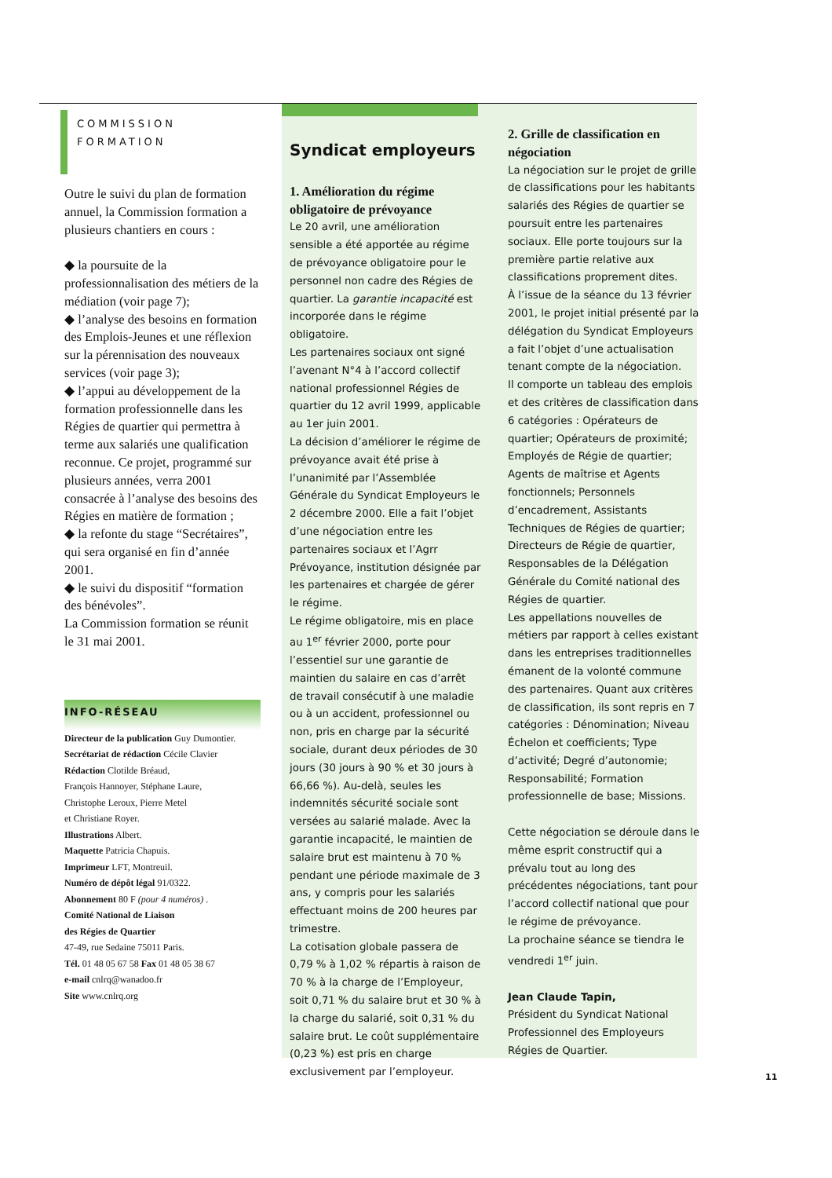COMMISSION
FORMATION
Outre le suivi du plan de formation annuel, la Commission formation a plusieurs chantiers en cours :
◆ la poursuite de la professionnalisation des métiers de la médiation (voir page 7);
◆ l’analyse des besoins en formation des Emplois-Jeunes et une réflexion sur la pérennisation des nouveaux services (voir page 3);
◆ l’appui au développement de la formation professionnelle dans les Régies de quartier qui permettra à terme aux salariés une qualification reconnue. Ce projet, programmé sur plusieurs années, verra 2001 consacrée à l’analyse des besoins des Régies en matière de formation ;
◆ la refonte du stage “Secrétaires”, qui sera organisé en fin d’année 2001.
◆ le suivi du dispositif “formation des bénévoles”.
La Commission formation se réunit le 31 mai 2001.
INFO-RÉSEAU
Directeur de la publication Guy Dumontier.
Secrétariat de rédaction Cécile Clavier
Rédaction Clotilde Bréaud,
François Hannoyer, Stéphane Laure,
Christophe Leroux, Pierre Metel
et Christiane Royer.
Illustrations Albert.
Maquette Patricia Chapuis.
Imprimeur LFT, Montreuil.
Numéro de dépôt légal 91/0322.
Abonnement 80 F (pour 4 numéros) .
Comité National de Liaison
des Régies de Quartier
47-49, rue Sedaine 75011 Paris.
Tél. 01 48 05 67 58 Fax 01 48 05 38 67
e-mail cnlrq@wanadoo.fr
Site www.cnlrq.org
Syndicat employeurs
1. Amélioration du régime obligatoire de prévoyance
Le 20 avril, une amélioration sensible a été apportée au régime de prévoyance obligatoire pour le personnel non cadre des Régies de quartier. La garantie incapacité est incorporée dans le régime obligatoire.
Les partenaires sociaux ont signé l’avenant N°4 à l’accord collectif national professionnel Régies de quartier du 12 avril 1999, applicable au 1er juin 2001.
La décision d’améliorer le régime de prévoyance avait été prise à l’unanimité par l’Assemblée Générale du Syndicat Employeurs le 2 décembre 2000. Elle a fait l’objet d’une négociation entre les partenaires sociaux et l’Agrr Prévoyance, institution désignée par les partenaires et chargée de gérer le régime.
Le régime obligatoire, mis en place au 1<sup>er</sup> février 2000, porte pour l’essentiel sur une garantie de maintien du salaire en cas d’arrêt de travail consécutif à une maladie ou à un accident, professionnel ou non, pris en charge par la sécurité sociale, durant deux périodes de 30 jours (30 jours à 90 % et 30 jours à 66,66 %). Au-delà, seules les indemnités sécurité sociale sont versées au salarié malade. Avec la garantie incapacité, le maintien de salaire brut est maintenu à 70 % pendant une période maximale de 3 ans, y compris pour les salariés effectuant moins de 200 heures par trimestre.
La cotisation globale passera de 0,79 % à 1,02 % répartis à raison de 70 % à la charge de l’Employeur, soit 0,71 % du salaire brut et 30 % à la charge du salarié, soit 0,31 % du salaire brut. Le coût supplémentaire (0,23 %) est pris en charge exclusivement par l’employeur.
2. Grille de classification en négociation
La négociation sur le projet de grille de classifications pour les habitants salariés des Régies de quartier se poursuit entre les partenaires sociaux. Elle porte toujours sur la première partie relative aux classifications proprement dites.
À l’issue de la séance du 13 février 2001, le projet initial présenté par la délégation du Syndicat Employeurs a fait l’objet d’une actualisation tenant compte de la négociation.
Il comporte un tableau des emplois et des critères de classification dans 6 catégories : Opérateurs de quartier; Opérateurs de proximité; Employés de Régie de quartier; Agents de maîtrise et Agents fonctionnels; Personnels d’encadrement, Assistants Techniques de Régies de quartier; Directeurs de Régie de quartier, Responsables de la Délégation Générale du Comité national des Régies de quartier.
Les appellations nouvelles de métiers par rapport à celles existant dans les entreprises traditionnelles émanent de la volonté commune des partenaires. Quant aux critères de classification, ils sont repris en 7 catégories : Dénomination; Niveau Échelon et coefficients; Type d’activité; Degré d’autonomie; Responsabilité; Formation professionnelle de base; Missions.
Cette négociation se déroule dans le même esprit constructif qui a prévalu tout au long des précédentes négociations, tant pour l’accord collectif national que pour le régime de prévoyance.
La prochaine séance se tiendra le vendredi 1<sup>er</sup> juin.
Jean Claude Tapin,
Président du Syndicat National Professionnel des Employeurs Régies de Quartier.
11